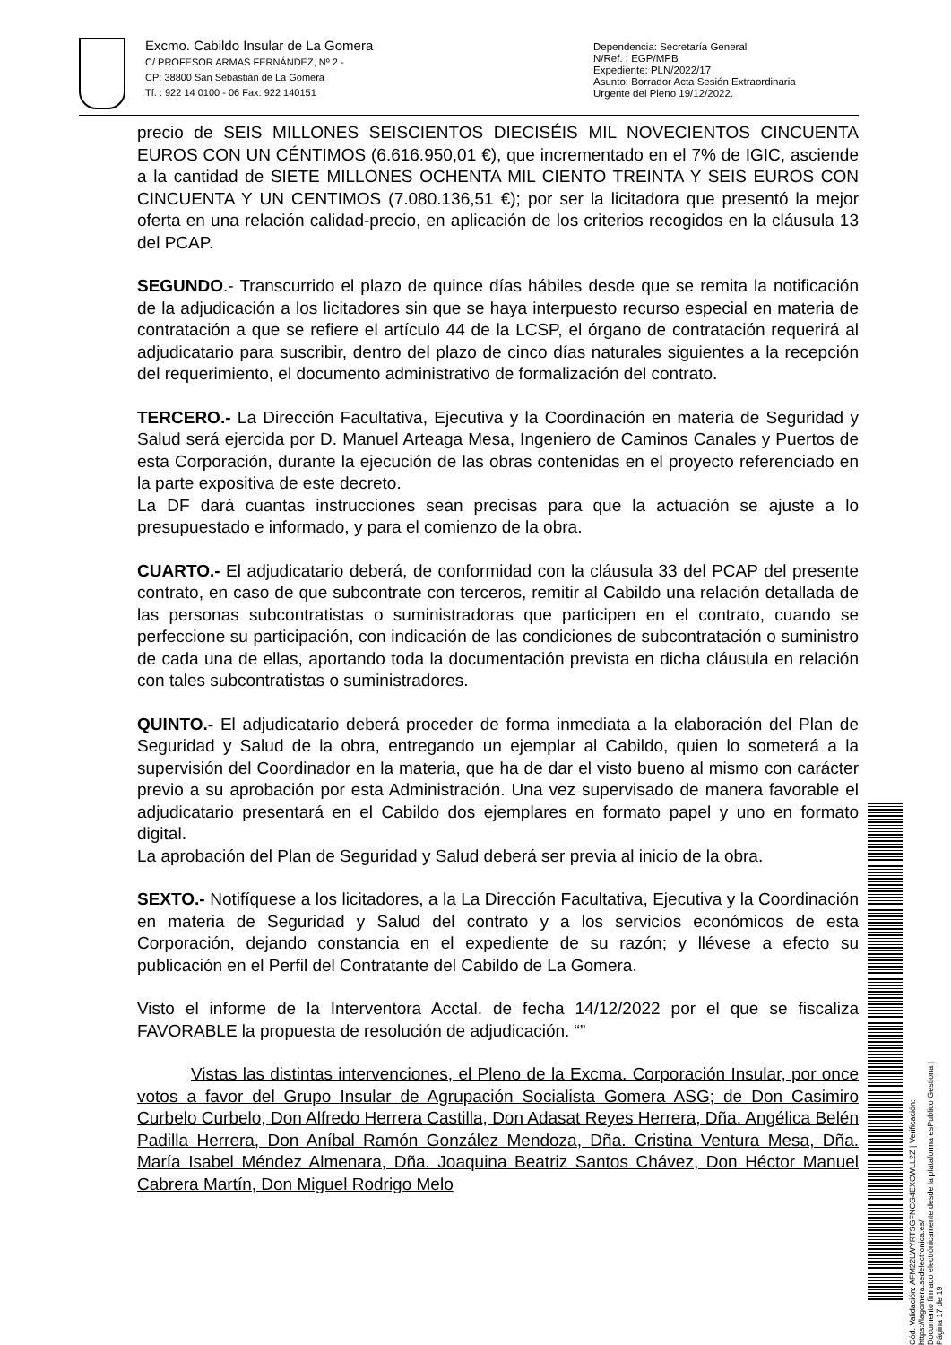Excmo. Cabildo Insular de La Gomera
C/ PROFESOR ARMAS FERNÁNDEZ, Nº 2 -
CP: 38800 San Sebastián de La Gomera
Tf. : 922 14 0100 - 06 Fax: 922 140151
Dependencia: Secretaría General
N/Ref. : EGP/MPB
Expediente: PLN/2022/17
Asunto: Borrador Acta Sesión Extraordinaria
Urgente del Pleno 19/12/2022.
precio de SEIS MILLONES SEISCIENTOS DIECISÉIS MIL NOVECIENTOS CINCUENTA EUROS CON UN CÉNTIMOS (6.616.950,01 €), que incrementado en el 7% de IGIC, asciende a la cantidad de SIETE MILLONES OCHENTA MIL CIENTO TREINTA Y SEIS EUROS CON CINCUENTA Y UN CENTIMOS (7.080.136,51 €); por ser la licitadora que presentó la mejor oferta en una relación calidad-precio, en aplicación de los criterios recogidos en la cláusula 13 del PCAP.
SEGUNDO.- Transcurrido el plazo de quince días hábiles desde que se remita la notificación de la adjudicación a los licitadores sin que se haya interpuesto recurso especial en materia de contratación a que se refiere el artículo 44 de la LCSP, el órgano de contratación requerirá al adjudicatario para suscribir, dentro del plazo de cinco días naturales siguientes a la recepción del requerimiento, el documento administrativo de formalización del contrato.
TERCERO.- La Dirección Facultativa, Ejecutiva y la Coordinación en materia de Seguridad y Salud será ejercida por D. Manuel Arteaga Mesa, Ingeniero de Caminos Canales y Puertos de esta Corporación, durante la ejecución de las obras contenidas en el proyecto referenciado en la parte expositiva de este decreto.
La DF dará cuantas instrucciones sean precisas para que la actuación se ajuste a lo presupuestado e informado, y para el comienzo de la obra.
CUARTO.- El adjudicatario deberá, de conformidad con la cláusula 33 del PCAP del presente contrato, en caso de que subcontrate con terceros, remitir al Cabildo una relación detallada de las personas subcontratistas o suministradoras que participen en el contrato, cuando se perfeccione su participación, con indicación de las condiciones de subcontratación o suministro de cada una de ellas, aportando toda la documentación prevista en dicha cláusula en relación con tales subcontratistas o suministradores.
QUINTO.- El adjudicatario deberá proceder de forma inmediata a la elaboración del Plan de Seguridad y Salud de la obra, entregando un ejemplar al Cabildo, quien lo someterá a la supervisión del Coordinador en la materia, que ha de dar el visto bueno al mismo con carácter previo a su aprobación por esta Administración. Una vez supervisado de manera favorable el adjudicatario presentará en el Cabildo dos ejemplares en formato papel y uno en formato digital.
La aprobación del Plan de Seguridad y Salud deberá ser previa al inicio de la obra.
SEXTO.- Notifíquese a los licitadores, a la La Dirección Facultativa, Ejecutiva y la Coordinación en materia de Seguridad y Salud del contrato y a los servicios económicos de esta Corporación, dejando constancia en el expediente de su razón; y llévese a efecto su publicación en el Perfil del Contratante del Cabildo de La Gomera.
Visto el informe de la Interventora Acctal. de fecha 14/12/2022 por el que se fiscaliza FAVORABLE la propuesta de resolución de adjudicación. “”
Vistas las distintas intervenciones, el Pleno de la Excma. Corporación Insular, por once votos a favor del Grupo Insular de Agrupación Socialista Gomera ASG; de Don Casimiro Curbelo Curbelo, Don Alfredo Herrera Castilla, Don Adasat Reyes Herrera, Dña. Angélica Belén Padilla Herrera, Don Aníbal Ramón González Mendoza, Dña. Cristina Ventura Mesa, Dña. María Isabel Méndez Almenara, Dña. Joaquina Beatriz Santos Chávez, Don Héctor Manuel Cabrera Martín, Don Miguel Rodrigo Melo
Cód. Validación: AFM22LWYRTSGFNCG4EXCWLL2Z | Verificación: https://lagomera.sedelectronica.es/
Documento firmado electrónicamente desde la plataforma esPublico Gestiona | Página 17 de 19